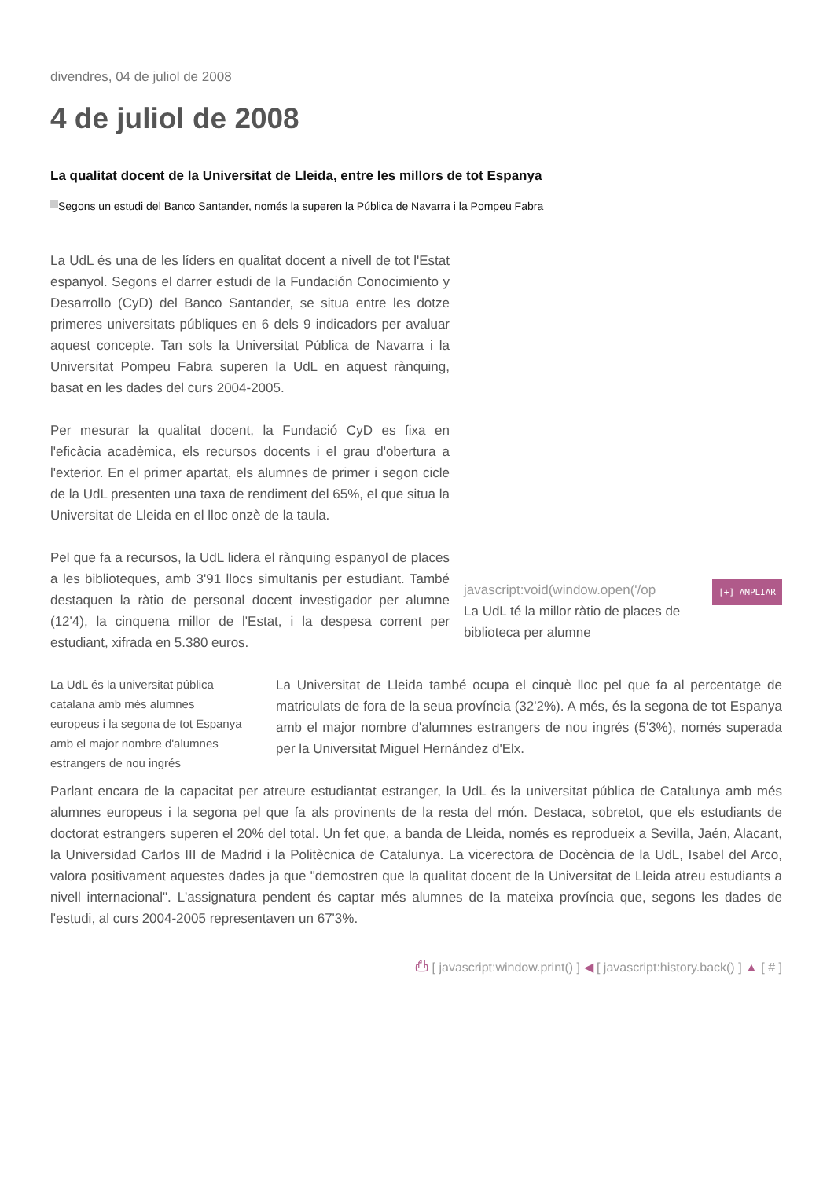divendres, 04 de juliol de 2008
4 de juliol de 2008
La qualitat docent de la Universitat de Lleida, entre les millors de tot Espanya
Segons un estudi del Banco Santander, només la superen la Pública de Navarra i la Pompeu Fabra
[+] AMPLIAR javascript:void(window.open('/op
La UdL té la millor ràtio de places de biblioteca per alumne
La UdL és una de les líders en qualitat docent a nivell de tot l'Estat espanyol. Segons el darrer estudi de la Fundación Conocimiento y Desarrollo (CyD) del Banco Santander, se situa entre les dotze primeres universitats públiques en 6 dels 9 indicadors per avaluar aquest concepte. Tan sols la Universitat Pública de Navarra i la Universitat Pompeu Fabra superen la UdL en aquest rànquing, basat en les dades del curs 2004-2005.
Per mesurar la qualitat docent, la Fundació CyD es fixa en l'eficàcia acadèmica, els recursos docents i el grau d'obertura a l'exterior. En el primer apartat, els alumnes de primer i segon cicle de la UdL presenten una taxa de rendiment del 65%, el que situa la Universitat de Lleida en el lloc onzè de la taula.
Pel que fa a recursos, la UdL lidera el rànquing espanyol de places a les biblioteques, amb 3'91 llocs simultanis per estudiant. També destaquen la ràtio de personal docent investigador per alumne (12'4), la cinquena millor de l'Estat, i la despesa corrent per estudiant, xifrada en 5.380 euros.
La UdL és la universitat pública catalana amb més alumnes europeus i la segona de tot Espanya amb el major nombre d'alumnes estrangers de nou ingrés
La Universitat de Lleida també ocupa el cinquè lloc pel que fa al percentatge de matriculats de fora de la seua província (32'2%). A més, és la segona de tot Espanya amb el major nombre d'alumnes estrangers de nou ingrés (5'3%), només superada per la Universitat Miguel Hernández d'Elx.
Parlant encara de la capacitat per atreure estudiantat estranger, la UdL és la universitat pública de Catalunya amb més alumnes europeus i la segona pel que fa als provinents de la resta del món. Destaca, sobretot, que els estudiants de doctorat estrangers superen el 20% del total. Un fet que, a banda de Lleida, només es reprodueix a Sevilla, Jaén, Alacant, la Universidad Carlos III de Madrid i la Politècnica de Catalunya. La vicerectora de Docència de la UdL, Isabel del Arco, valora positivament aquestes dades ja que "demostren que la qualitat docent de la Universitat de Lleida atreu estudiants a nivell internacional". L'assignatura pendent és captar més alumnes de la mateixa província que, segons les dades de l'estudi, al curs 2004-2005 representaven un 67'3%.
⎙ [ javascript:window.print() ] ◀ [ javascript:history.back() ] ▲ [ # ]